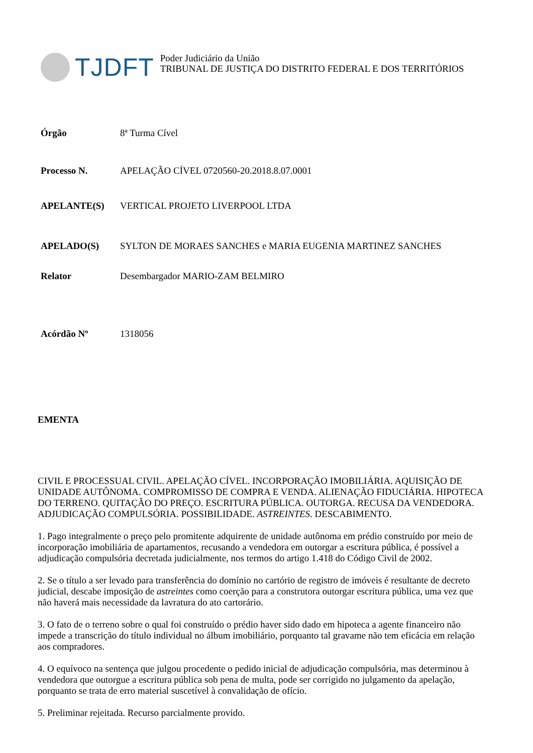TJDFT
Poder Judiciário da União
TRIBUNAL DE JUSTIÇA DO DISTRITO FEDERAL E DOS TERRITÓRIOS
| Órgão | 8ª Turma Cível |
| Processo N. | APELAÇÃO CÍVEL 0720560-20.2018.8.07.0001 |
| APELANTE(S) | VERTICAL PROJETO LIVERPOOL LTDA |
| APELADO(S) | SYLTON DE MORAES SANCHES e MARIA EUGENIA MARTINEZ SANCHES |
| Relator | Desembargador MARIO-ZAM BELMIRO |
| Acórdão Nº | 1318056 |
EMENTA
CIVIL E PROCESSUAL CIVIL. APELAÇÃO CÍVEL. INCORPORAÇÃO IMOBILIÁRIA. AQUISIÇÃO DE UNIDADE AUTÔNOMA. COMPROMISSO DE COMPRA E VENDA. ALIENAÇÃO FIDUCIÁRIA. HIPOTECA DO TERRENO. QUITAÇÃO DO PREÇO. ESCRITURA PÚBLICA. OUTORGA. RECUSA DA VENDEDORA. ADJUDICAÇÃO COMPULSÓRIA. POSSIBILIDADE. ASTREINTES. DESCABIMENTO.
1. Pago integralmente o preço pelo promitente adquirente de unidade autônoma em prédio construído por meio de incorporação imobiliária de apartamentos, recusando a vendedora em outorgar a escritura pública, é possível a adjudicação compulsória decretada judicialmente, nos termos do artigo 1.418 do Código Civil de 2002.
2. Se o título a ser levado para transferência do domínio no cartório de registro de imóveis é resultante de decreto judicial, descabe imposição de astreintes como coerção para a construtora outorgar escritura pública, uma vez que não haverá mais necessidade da lavratura do ato cartorário.
3. O fato de o terreno sobre o qual foi construído o prédio haver sido dado em hipoteca a agente financeiro não impede a transcrição do título individual no álbum imobiliário, porquanto tal gravame não tem eficácia em relação aos compradores.
4. O equívoco na sentença que julgou procedente o pedido inicial de adjudicação compulsória, mas determinou à vendedora que outorgue a escritura pública sob pena de multa, pode ser corrigido no julgamento da apelação, porquanto se trata de erro material suscetível à convalidação de ofício.
5. Preliminar rejeitada. Recurso parcialmente provido.